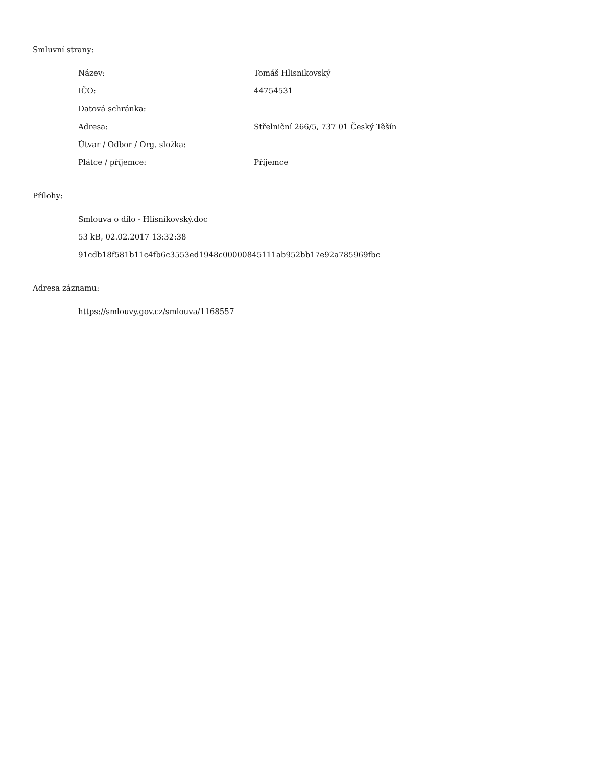Smluvní strany:
| Název: | Tomáš Hlisnikovský |
| IČO: | 44754531 |
| Datová schránka: | |
| Adresa: | Střelniční 266/5, 737 01 Český Těšín |
| Útvar / Odbor / Org. složka: | |
| Plátce / příjemce: | Příjemce |
Přílohy:
Smlouva o dílo - Hlisnikovský.doc
53 kB, 02.02.2017 13:32:38
91cdb18f581b11c4fb6c3553ed1948c00000845111ab952bb17e92a785969fbc
Adresa záznamu:
https://smlouvy.gov.cz/smlouva/1168557